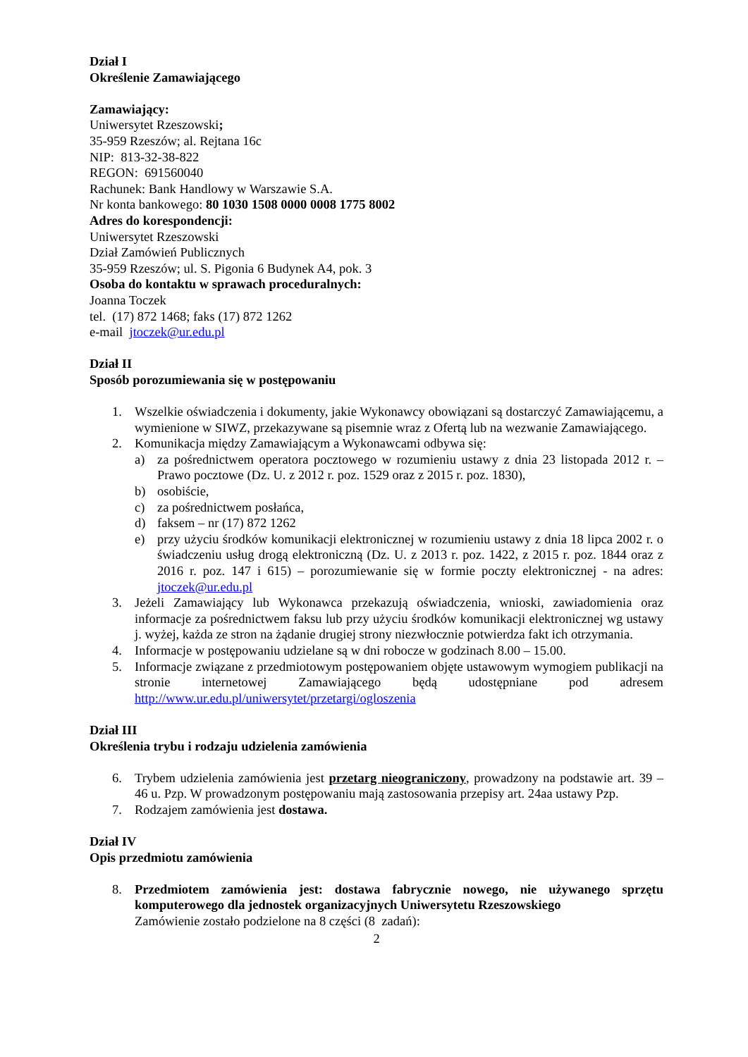Dział I
Określenie Zamawiającego
Zamawiający:
Uniwersytet Rzeszowski;
35-959 Rzeszów; al. Rejtana 16c
NIP: 813-32-38-822
REGON: 691560040
Rachunek: Bank Handlowy w Warszawie S.A.
Nr konta bankowego: 80 1030 1508 0000 0008 1775 8002
Adres do korespondencji:
Uniwersytet Rzeszowski
Dział Zamówień Publicznych
35-959 Rzeszów; ul. S. Pigonia 6 Budynek A4, pok. 3
Osoba do kontaktu w sprawach proceduralnych:
Joanna Toczek
tel. (17) 872 1468; faks (17) 872 1262
e-mail jtoczek@ur.edu.pl
Dział II
Sposób porozumiewania się w postępowaniu
1. Wszelkie oświadczenia i dokumenty, jakie Wykonawcy obowiązani są dostarczyć Zamawiającemu, a wymienione w SIWZ, przekazywane są pisemnie wraz z Ofertą lub na wezwanie Zamawiającego.
2. Komunikacja między Zamawiającym a Wykonawcami odbywa się:
a) za pośrednictwem operatora pocztowego w rozumieniu ustawy z dnia 23 listopada 2012 r. – Prawo pocztowe (Dz. U. z 2012 r. poz. 1529 oraz z 2015 r. poz. 1830),
b) osobiście,
c) za pośrednictwem posłańca,
d) faksem – nr (17) 872 1262
e) przy użyciu środków komunikacji elektronicznej w rozumieniu ustawy z dnia 18 lipca 2002 r. o świadczeniu usług drogą elektroniczną (Dz. U. z 2013 r. poz. 1422, z 2015 r. poz. 1844 oraz z 2016 r. poz. 147 i 615) – porozumiewanie się w formie poczty elektronicznej - na adres: jtoczek@ur.edu.pl
3. Jeżeli Zamawiający lub Wykonawca przekazują oświadczenia, wnioski, zawiadomienia oraz informacje za pośrednictwem faksu lub przy użyciu środków komunikacji elektronicznej wg ustawy j. wyżej, każda ze stron na żądanie drugiej strony niezwłocznie potwierdza fakt ich otrzymania.
4. Informacje w postępowaniu udzielane są w dni robocze w godzinach 8.00 – 15.00.
5. Informacje związane z przedmiotowym postępowaniem objęte ustawowym wymogiem publikacji na stronie internetowej Zamawiającego będą udostępniane pod adresem http://www.ur.edu.pl/uniwersytet/przetargi/ogloszenia
Dział III
Określenia trybu i rodzaju udzielenia zamówienia
6. Trybem udzielenia zamówienia jest przetarg nieograniczony, prowadzony na podstawie art. 39 – 46 u. Pzp. W prowadzonym postępowaniu mają zastosowania przepisy art. 24aa ustawy Pzp.
7. Rodzajem zamówienia jest dostawa.
Dział IV
Opis przedmiotu zamówienia
8. Przedmiotem zamówienia jest: dostawa fabrycznie nowego, nie używanego sprzętu komputerowego dla jednostek organizacyjnych Uniwersytetu Rzeszowskiego
Zamówienie zostało podzielone na 8 części (8 zadań):
2